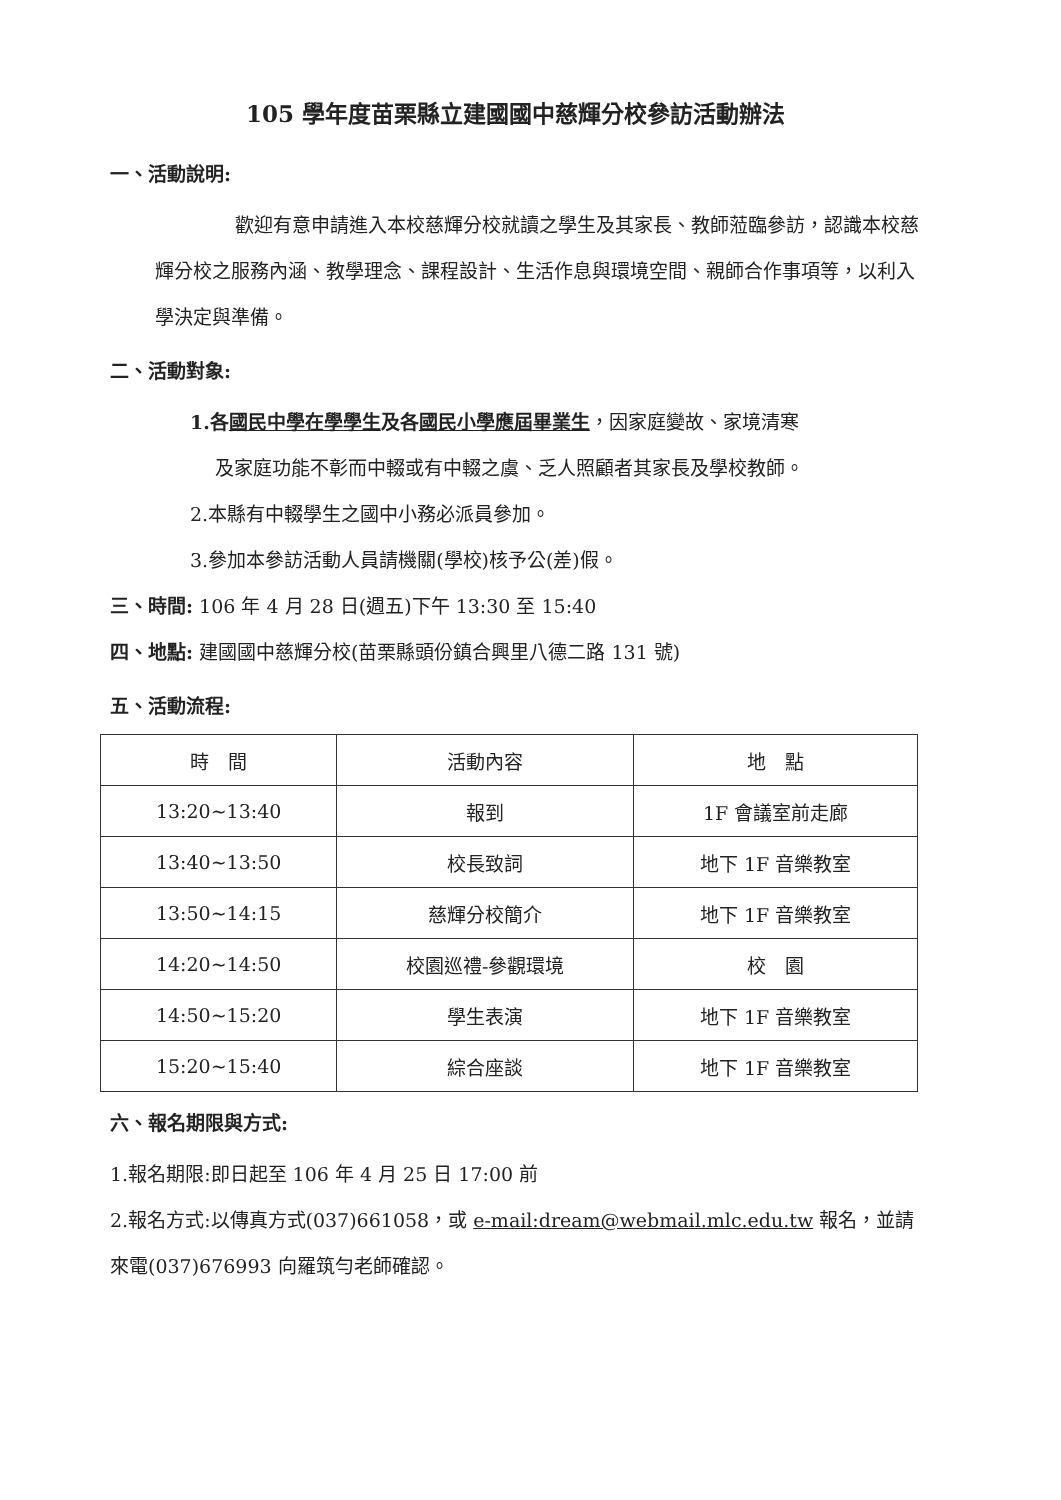105 學年度苗栗縣立建國國中慈輝分校參訪活動辦法
一、活動說明:
歡迎有意申請進入本校慈輝分校就讀之學生及其家長、教師蒞臨參訪，認識本校慈輝分校之服務內涵、教學理念、課程設計、生活作息與環境空間、親師合作事項等，以利入學決定與準備。
二、活動對象:
1.各國民中學在學學生及各國民小學應屆畢業生，因家庭變故、家境清寒
及家庭功能不彰而中輟或有中輟之虞、乏人照顧者其家長及學校教師。
2.本縣有中輟學生之國中小務必派員參加。
3.參加本參訪活動人員請機關(學校)核予公(差)假。
三、時間: 106 年 4 月 28 日(週五)下午 13:30 至 15:40
四、地點: 建國國中慈輝分校(苗栗縣頭份鎮合興里八德二路 131 號)
五、活動流程:
| 時 間 | 活動內容 | 地 點 |
| --- | --- | --- |
| 13:20~13:40 | 報到 | 1F 會議室前走廊 |
| 13:40~13:50 | 校長致詞 | 地下 1F 音樂教室 |
| 13:50~14:15 | 慈輝分校簡介 | 地下 1F 音樂教室 |
| 14:20~14:50 | 校園巡禮-參觀環境 | 校 園 |
| 14:50~15:20 | 學生表演 | 地下 1F 音樂教室 |
| 15:20~15:40 | 綜合座談 | 地下 1F 音樂教室 |
六、報名期限與方式:
1.報名期限:即日起至 106 年 4 月 25 日 17:00 前
2.報名方式:以傳真方式(037)661058，或 e-mail:dream@webmail.mlc.edu.tw 報名，並請來電(037)676993 向羅筑勻老師確認。